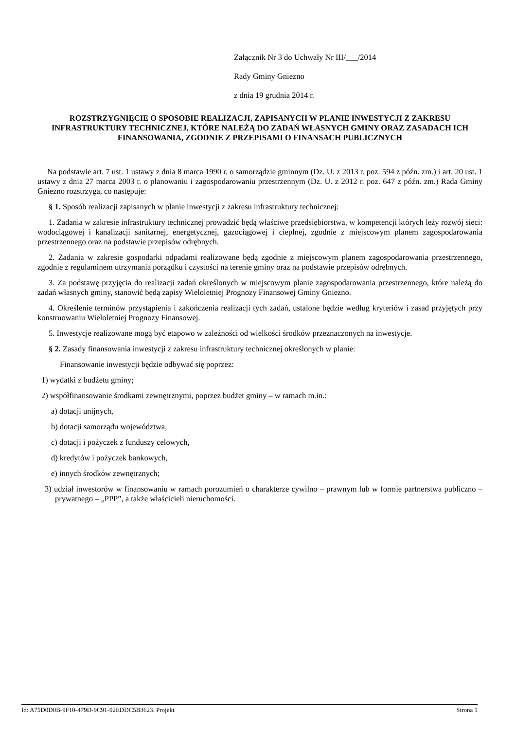Załącznik Nr 3 do Uchwały Nr III/___/2014
Rady Gminy Gniezno
z dnia 19 grudnia 2014 r.
ROZSTRZYGNIĘCIE O SPOSOBIE REALIZACJI, ZAPISANYCH W PLANIE INWESTYCJI Z ZAKRESU INFRASTRUKTURY TECHNICZNEJ, KTÓRE NALEŻĄ DO ZADAŃ WŁASNYCH GMINY ORAZ ZASADACH ICH FINANSOWANIA, ZGODNIE Z PRZEPISAMI O FINANSACH PUBLICZNYCH
Na podstawie art. 7 ust. 1 ustawy z dnia 8 marca 1990 r. o samorządzie gminnym (Dz. U. z 2013 r. poz. 594 z późn. zm.) i art. 20 ust. 1 ustawy z dnia 27 marca 2003 r. o planowaniu i zagospodarowaniu przestrzennym (Dz. U. z 2012 r. poz. 647 z późn. zm.) Rada Gminy Gniezno rozstrzyga, co następuje:
§ 1. Sposób realizacji zapisanych w planie inwestycji z zakresu infrastruktury technicznej:
1. Zadania w zakresie infrastruktury technicznej prowadzić będą właściwe przedsiębiorstwa, w kompetencji których leży rozwój sieci: wodociągowej i kanalizacji sanitarnej, energetycznej, gazociągowej i cieplnej, zgodnie z miejscowym planem zagospodarowania przestrzennego oraz na podstawie przepisów odrębnych.
2. Zadania w zakresie gospodarki odpadami realizowane będą zgodnie z miejscowym planem zagospodarowania przestrzennego, zgodnie z regulaminem utrzymania porządku i czystości na terenie gminy oraz na podstawie przepisów odrębnych.
3. Za podstawę przyjęcia do realizacji zadań określonych w miejscowym planie zagospodarowania przestrzennego, które należą do zadań własnych gminy, stanowić będą zapisy Wieloletniej Prognozy Finansowej Gminy Gniezno.
4. Określenie terminów przystąpienia i zakończenia realizacji tych zadań, ustalone będzie według kryteriów i zasad przyjętych przy konstruowaniu Wieloletniej Prognozy Finansowej.
5. Inwestycje realizowane mogą być etapowo w zależności od wielkości środków przeznaczonych na inwestycje.
§ 2. Zasady finansowania inwestycji z zakresu infrastruktury technicznej określonych w planie:
Finansowanie inwestycji będzie odbywać się poprzez:
1) wydatki z budżetu gminy;
2) współfinansowanie środkami zewnętrznymi, poprzez budżet gminy – w ramach m.in.:
a) dotacji unijnych,
b) dotacji samorządu województwa,
c) dotacji i pożyczek z funduszy celowych,
d) kredytów i pożyczek bankowych,
e) innych środków zewnętrznych;
3) udział inwestorów w finansowaniu w ramach porozumień o charakterze cywilno – prawnym lub w formie partnerstwa publiczno – prywatnego – „PPP”, a także właścicieli nieruchomości.
Id: A75D0D0B-9F10-479D-9C91-92EDDC5B3623. Projekt Strona 1